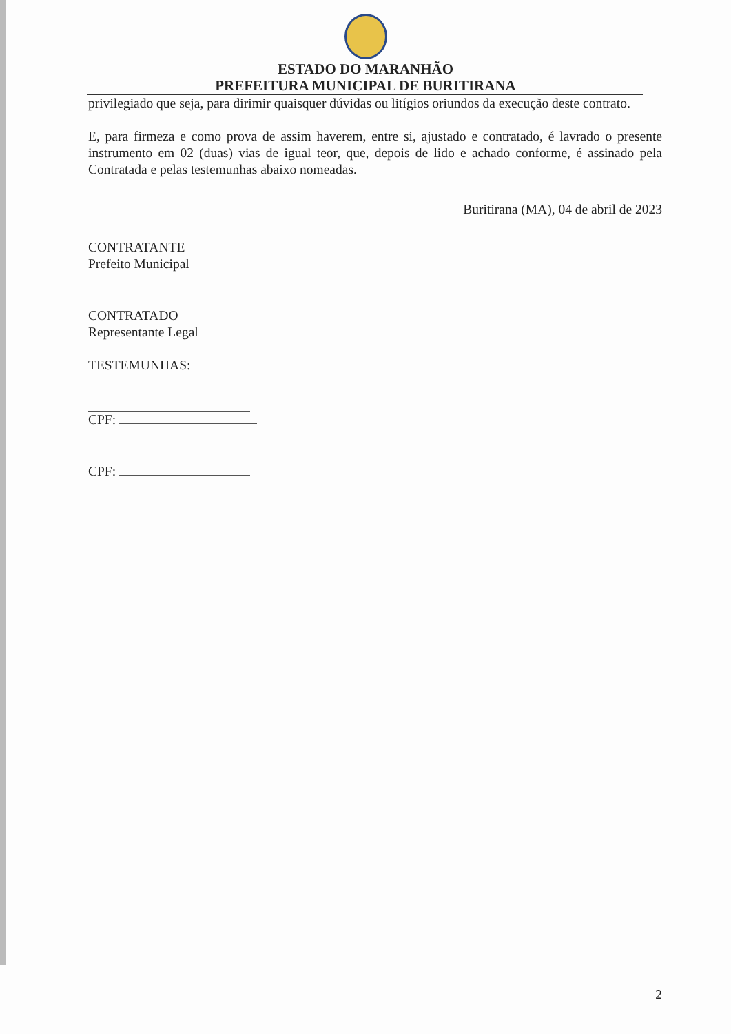ESTADO DO MARANHÃO
PREFEITURA MUNICIPAL DE BURITIRANA
privilegiado que seja, para dirimir quaisquer dúvidas ou litígios oriundos da execução deste contrato.
E, para firmeza e como prova de assim haverem, entre si, ajustado e contratado, é lavrado o presente instrumento em 02 (duas) vias de igual teor, que, depois de lido e achado conforme, é assinado pela Contratada e pelas testemunhas abaixo nomeadas.
Buritirana (MA), 04 de abril de 2023
CONTRATANTE
Prefeito Municipal
CONTRATADO
Representante Legal
TESTEMUNHAS:
CPF:
CPF:
2